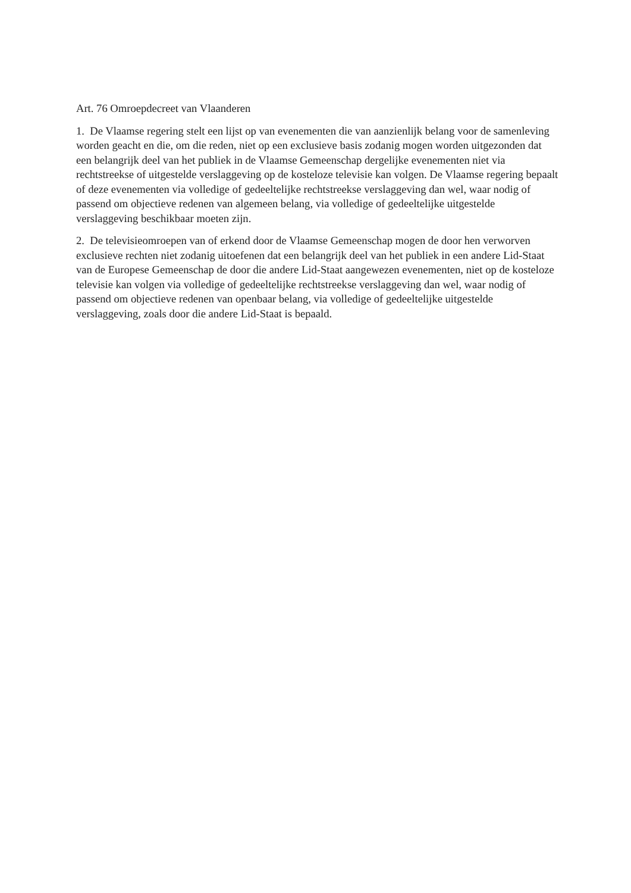Art. 76 Omroepdecreet van Vlaanderen
1. De Vlaamse regering stelt een lijst op van evenementen die van aanzienlijk belang voor de samenleving worden geacht en die, om die reden, niet op een exclusieve basis zodanig mogen worden uitgezonden dat een belangrijk deel van het publiek in de Vlaamse Gemeenschap dergelijke evenementen niet via rechtstreekse of uitgestelde verslaggeving op de kosteloze televisie kan volgen. De Vlaamse regering bepaalt of deze evenementen via volledige of gedeeltelijke rechtstreekse verslaggeving dan wel, waar nodig of passend om objectieve redenen van algemeen belang, via volledige of gedeeltelijke uitgestelde verslaggeving beschikbaar moeten zijn.
2. De televisieomroepen van of erkend door de Vlaamse Gemeenschap mogen de door hen verworven exclusieve rechten niet zodanig uitoefenen dat een belangrijk deel van het publiek in een andere Lid-Staat van de Europese Gemeenschap de door die andere Lid-Staat aangewezen evenementen, niet op de kosteloze televisie kan volgen via volledige of gedeeltelijke rechtstreekse verslaggeving dan wel, waar nodig of passend om objectieve redenen van openbaar belang, via volledige of gedeeltelijke uitgestelde verslaggeving, zoals door die andere Lid-Staat is bepaald.